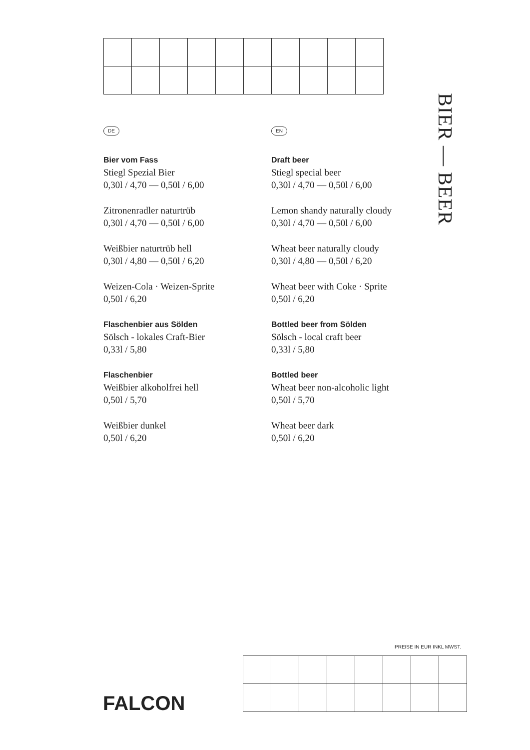DE
Bier vom Fass
Stiegl Spezial Bier
0,30l / 4,70 — 0,50l / 6,00
Zitronenradler naturtrüb
0,30l / 4,70 — 0,50l / 6,00
Weißbier naturtrüb hell
0,30l / 4,80 — 0,50l / 6,20
Weizen-Cola · Weizen-Sprite
0,50l / 6,20
Flaschenbier aus Sölden
Sölsch - lokales Craft-Bier
0,33l / 5,80
Flaschenbier
Weißbier alkoholfrei hell
0,50l / 5,70
Weißbier dunkel
0,50l / 6,20
EN
Draft beer
Stiegl special beer
0,30l / 4,70 — 0,50l / 6,00
Lemon shandy naturally cloudy
0,30l / 4,70 — 0,50l / 6,00
Wheat beer naturally cloudy
0,30l / 4,80 — 0,50l / 6,20
Wheat beer with Coke · Sprite
0,50l / 6,20
Bottled beer from Sölden
Sölsch - local craft beer
0,33l / 5,80
Bottled beer
Wheat beer non-alcoholic light
0,50l / 5,70
Wheat beer dark
0,50l / 6,20
BIER — BEER
PREISE IN EUR INKL MWST.
FALCON